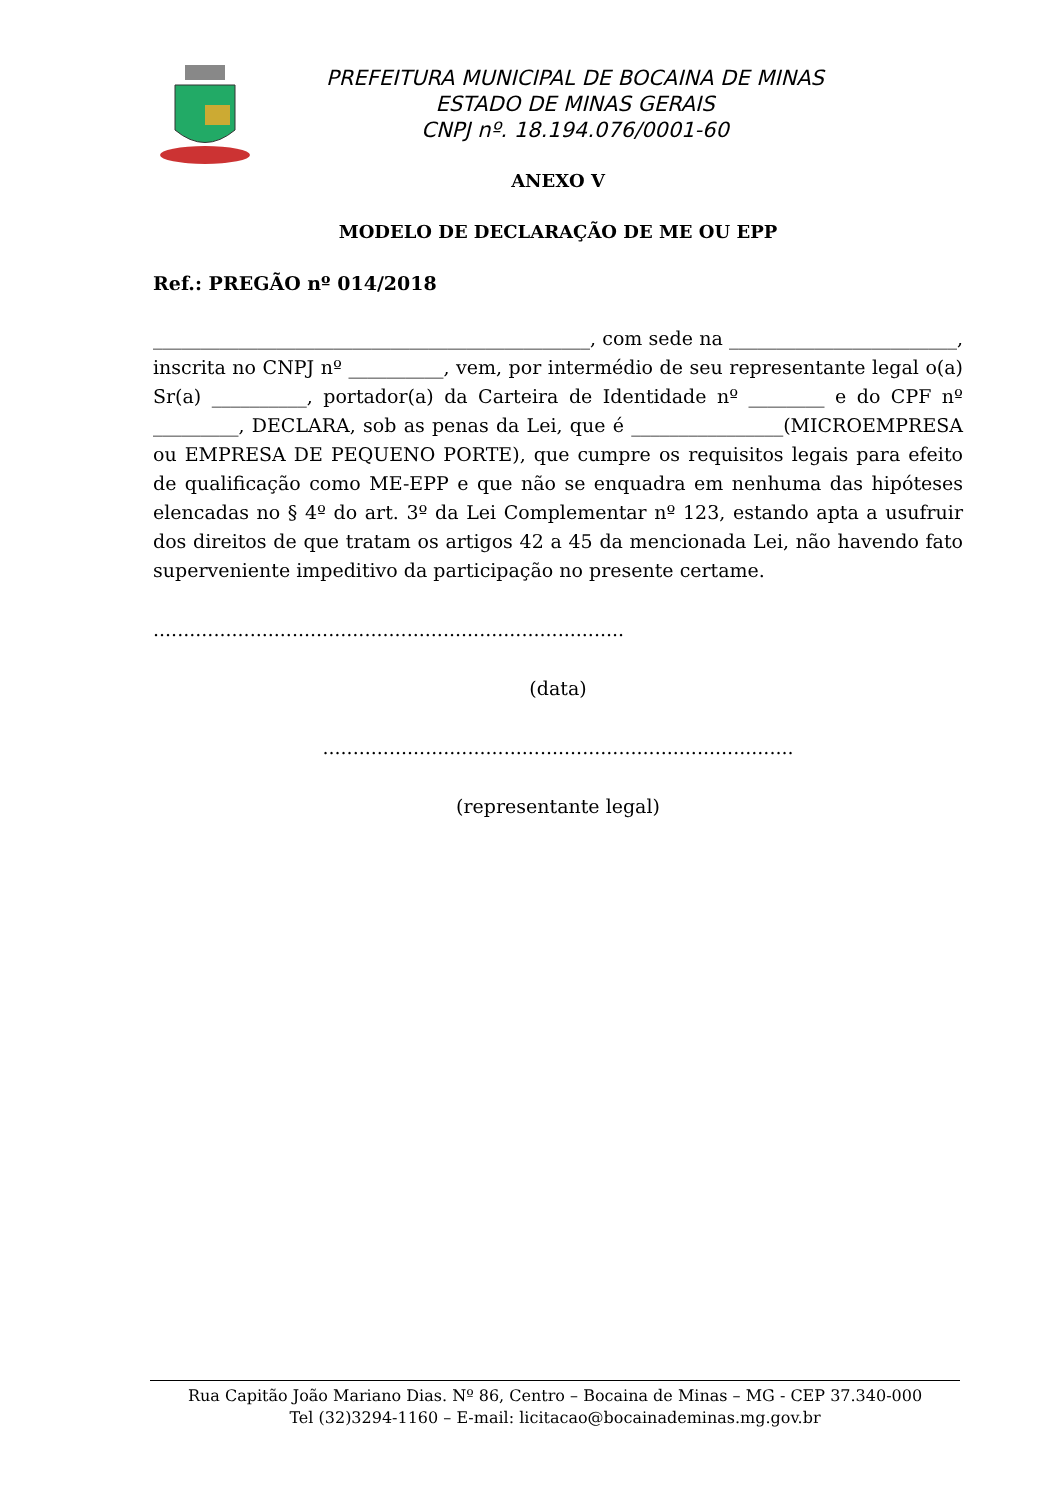PREFEITURA MUNICIPAL DE BOCAINA DE MINAS
ESTADO DE MINAS GERAIS
CNPJ nº. 18.194.076/0001-60
ANEXO V
MODELO DE DECLARAÇÃO DE ME OU EPP
Ref.: PREGÃO nº 014/2018
______________________________________________, com sede na ________________________, inscrita no CNPJ nº __________, vem, por intermédio de seu representante legal o(a) Sr(a) __________, portador(a) da Carteira de Identidade nº ________ e do CPF nº _________, DECLARA, sob as penas da Lei, que é ________________(MICROEMPRESA ou EMPRESA DE PEQUENO PORTE), que cumpre os requisitos legais para efeito de qualificação como ME-EPP e que não se enquadra em nenhuma das hipóteses elencadas no § 4º do art. 3º da Lei Complementar nº 123, estando apta a usufruir dos direitos de que tratam os artigos 42 a 45 da mencionada Lei, não havendo fato superveniente impeditivo da participação no presente certame.
..............................................................................
(data)
..............................................................................
(representante legal)
Rua Capitão João Mariano Dias. Nº 86, Centro – Bocaina de Minas – MG - CEP 37.340-000
Tel (32)3294-1160 – E-mail: licitacao@bocainademinas.mg.gov.br